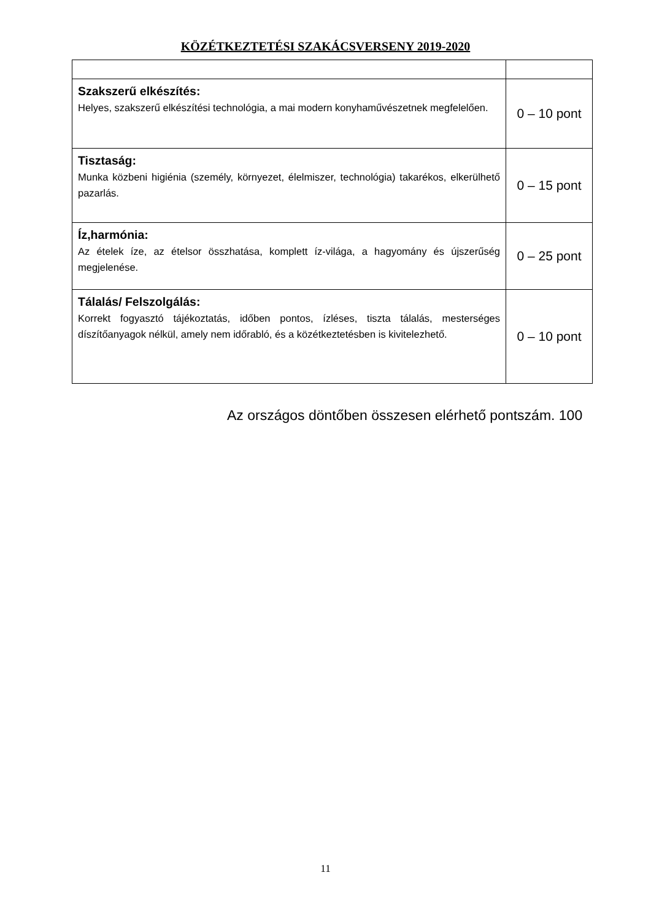KÖZÉTKEZTETÉSI SZAKÁCSVERSENY 2019-2020
| Szakszerű elkészítés: Helyes, szakszerű elkészítési technológia, a mai modern konyhaművészetnek megfelelően. | 0 – 10 pont |
| Tisztaság: Munka közbeni higiénia (személy, környezet, élelmiszer, technológia) takarékos, elkerülhető pazarlás. | 0 – 15 pont |
| Íz,harmónia: Az ételek íze, az ételsor összhatása, komplett íz-világa, a hagyomány és újszerűség megjelenése. | 0 – 25 pont |
| Tálalás/ Felszolgálás: Korrekt fogyasztó tájékoztatás, időben pontos, ízléses, tiszta tálalás, mesterséges díszítőanyagok nélkül, amely nem időrabló, és a közétkeztetésben is kivitelezhető. | 0 – 10 pont |
Az országos döntőben összesen elérhető pontszám. 100
11